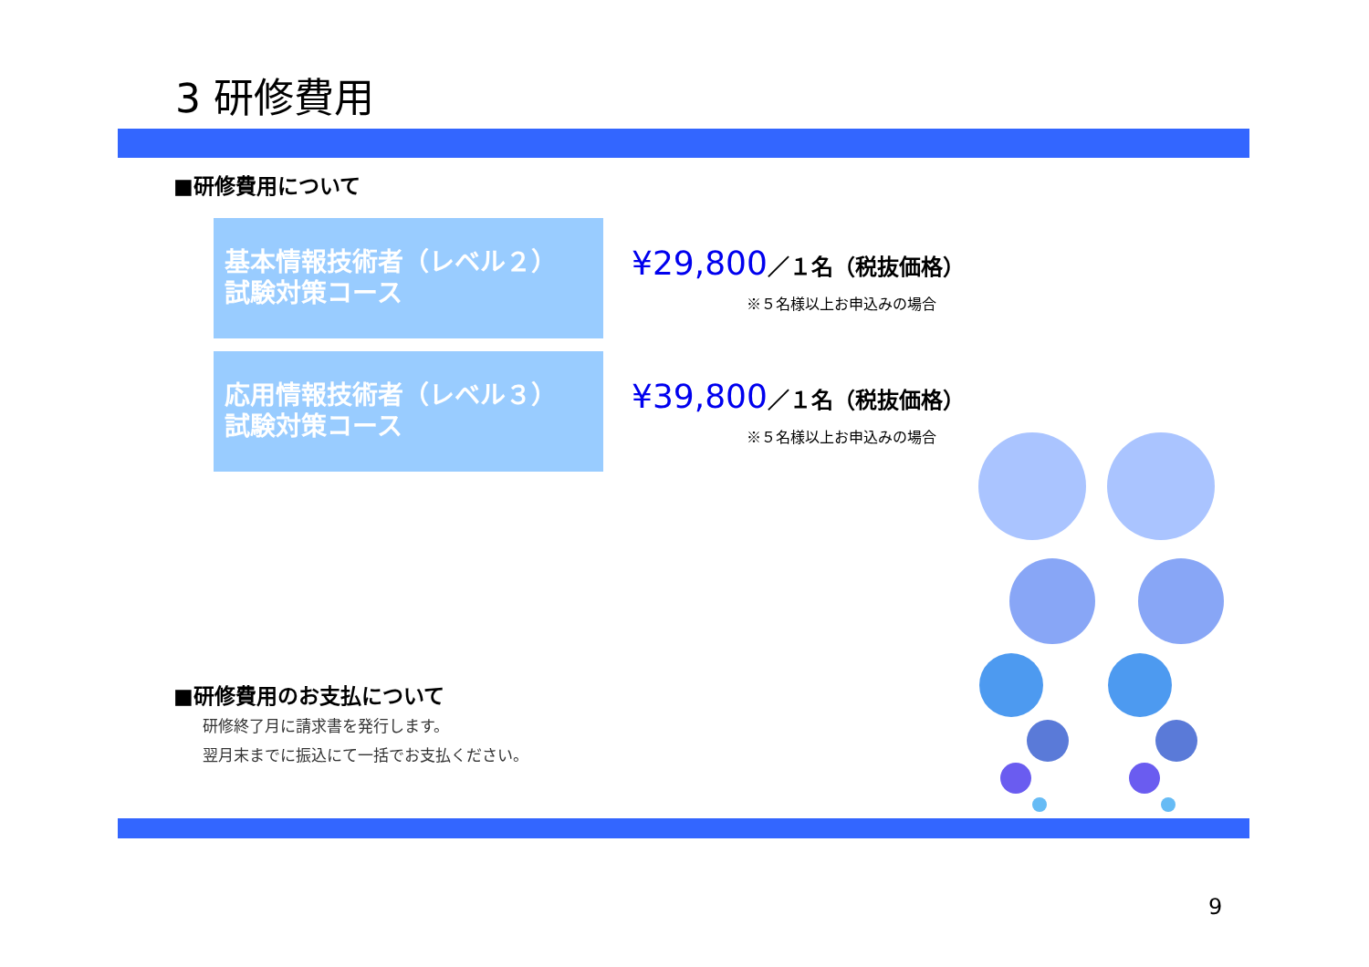3 研修費用
■研修費用について
基本情報技術者（レベル２）
試験対策コース
¥29,800／１名（税抜価格）
※５名様以上お申込みの場合
応用情報技術者（レベル３）
試験対策コース
¥39,800／１名（税抜価格）
※５名様以上お申込みの場合
■研修費用のお支払について
研修終了月に請求書を発行します。
翌月末までに振込にて一括でお支払ください。
9